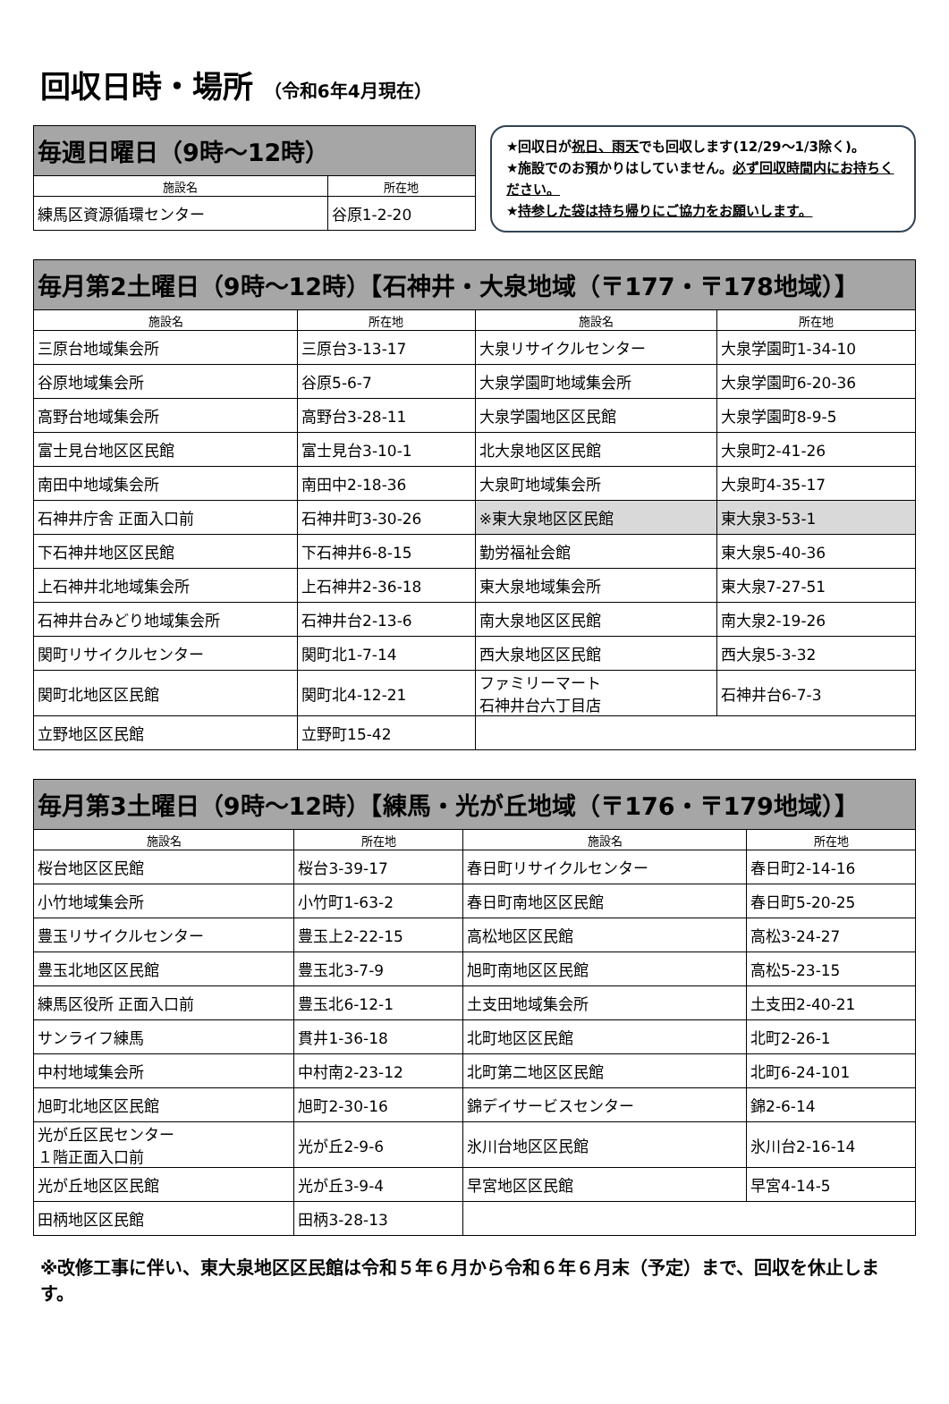回収日時・場所 （令和6年4月現在）
| 毎週日曜日（9時～12時） | |
| 施設名 | 所在地 |
| 練馬区資源循環センター | 谷原1-2-20 |
★回収日が祝日、雨天でも回収します(12/29～1/3除く)。
★施設でのお預かりはしていません。必ず回収時間内にお持ちください。
★持参した袋は持ち帰りにご協力をお願いします。
| 毎月第2土曜日（9時～12時）【石神井・大泉地域（〒177・〒178地域）】 | | | |
| 施設名 | 所在地 | 施設名 | 所在地 |
| 三原台地域集会所 | 三原台3-13-17 | 大泉リサイクルセンター | 大泉学園町1-34-10 |
| 谷原地域集会所 | 谷原5-6-7 | 大泉学園町地域集会所 | 大泉学園町6-20-36 |
| 高野台地域集会所 | 高野台3-28-11 | 大泉学園地区区民館 | 大泉学園町8-9-5 |
| 富士見台地区区民館 | 富士見台3-10-1 | 北大泉地区区民館 | 大泉町2-41-26 |
| 南田中地域集会所 | 南田中2-18-36 | 大泉町地域集会所 | 大泉町4-35-17 |
| 石神井庁舎 正面入口前 | 石神井町3-30-26 | ※東大泉地区区民館 | 東大泉3-53-1 |
| 下石神井地区区民館 | 下石神井6-8-15 | 勤労福祉会館 | 東大泉5-40-36 |
| 上石神井北地域集会所 | 上石神井2-36-18 | 東大泉地域集会所 | 東大泉7-27-51 |
| 石神井台みどり地域集会所 | 石神井台2-13-6 | 南大泉地区区民館 | 南大泉2-19-26 |
| 関町リサイクルセンター | 関町北1-7-14 | 西大泉地区区民館 | 西大泉5-3-32 |
| 関町北地区区民館 | 関町北4-12-21 | ファミリーマート 石神井台六丁目店 | 石神井台6-7-3 |
| 立野地区区民館 | 立野町15-42 | | |
| 毎月第3土曜日（9時～12時）【練馬・光が丘地域（〒176・〒179地域）】 | | | |
| 施設名 | 所在地 | 施設名 | 所在地 |
| 桜台地区区民館 | 桜台3-39-17 | 春日町リサイクルセンター | 春日町2-14-16 |
| 小竹地域集会所 | 小竹町1-63-2 | 春日町南地区区民館 | 春日町5-20-25 |
| 豊玉リサイクルセンター | 豊玉上2-22-15 | 高松地区区民館 | 高松3-24-27 |
| 豊玉北地区区民館 | 豊玉北3-7-9 | 旭町南地区区民館 | 高松5-23-15 |
| 練馬区役所 正面入口前 | 豊玉北6-12-1 | 土支田地域集会所 | 土支田2-40-21 |
| サンライフ練馬 | 貫井1-36-18 | 北町地区区民館 | 北町2-26-1 |
| 中村地域集会所 | 中村南2-23-12 | 北町第二地区区民館 | 北町6-24-101 |
| 旭町北地区区民館 | 旭町2-30-16 | 錦デイサービスセンター | 錦2-6-14 |
| 光が丘区民センター １階正面入口前 | 光が丘2-9-6 | 氷川台地区区民館 | 氷川台2-16-14 |
| 光が丘地区区民館 | 光が丘3-9-4 | 早宮地区区民館 | 早宮4-14-5 |
| 田柄地区区民館 | 田柄3-28-13 | | |
※改修工事に伴い、東大泉地区区民館は令和５年６月から令和６年６月末（予定）まで、回収を休止します。